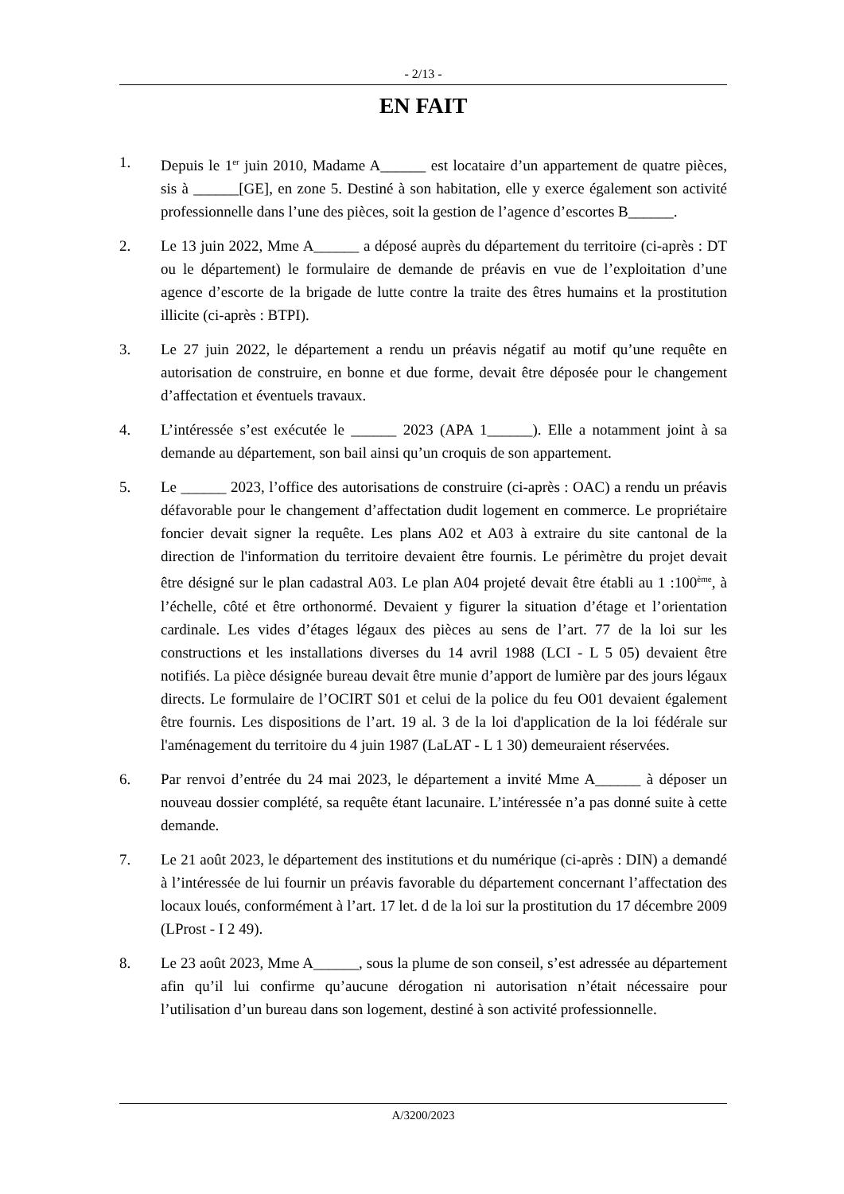- 2/13 -
EN FAIT
1. Depuis le 1<sup>er</sup> juin 2010, Madame A______ est locataire d’un appartement de quatre pièces, sis à ______[GE], en zone 5. Destiné à son habitation, elle y exerce également son activité professionnelle dans l’une des pièces, soit la gestion de l’agence d’escortes B______.
2. Le 13 juin 2022, Mme A______ a déposé auprès du département du territoire (ci-après : DT ou le département) le formulaire de demande de préavis en vue de l’exploitation d’une agence d’escorte de la brigade de lutte contre la traite des êtres humains et la prostitution illicite (ci-après : BTPI).
3. Le 27 juin 2022, le département a rendu un préavis négatif au motif qu’une requête en autorisation de construire, en bonne et due forme, devait être déposée pour le changement d’affectation et éventuels travaux.
4. L’intéressée s’est exécutée le ______ 2023 (APA 1______). Elle a notamment joint à sa demande au département, son bail ainsi qu’un croquis de son appartement.
5. Le ______ 2023, l’office des autorisations de construire (ci-après : OAC) a rendu un préavis défavorable pour le changement d’affectation dudit logement en commerce. Le propriétaire foncier devait signer la requête. Les plans A02 et A03 à extraire du site cantonal de la direction de l'information du territoire devaient être fournis. Le périmètre du projet devait être désigné sur le plan cadastral A03. Le plan A04 projeté devait être établi au 1 :100<sup>ème</sup>, à l’échelle, côté et être orthonormé. Devaient y figurer la situation d’étage et l’orientation cardinale. Les vides d’étages légaux des pièces au sens de l’art. 77 de la loi sur les constructions et les installations diverses du 14 avril 1988 (LCI - L 5 05) devaient être notifiés. La pièce désignée bureau devait être munie d’apport de lumière par des jours légaux directs. Le formulaire de l’OCIRT S01 et celui de la police du feu O01 devaient également être fournis. Les dispositions de l’art. 19 al. 3 de la loi d'application de la loi fédérale sur l'aménagement du territoire du 4 juin 1987 (LaLAT - L 1 30) demeuraient réservées.
6. Par renvoi d’entrée du 24 mai 2023, le département a invité Mme A______ à déposer un nouveau dossier complété, sa requête étant lacunaire. L’intéressée n’a pas donné suite à cette demande.
7. Le 21 août 2023, le département des institutions et du numérique (ci-après : DIN) a demandé à l’intéressée de lui fournir un préavis favorable du département concernant l’affectation des locaux loués, conformément à l’art. 17 let. d de la loi sur la prostitution du 17 décembre 2009 (LProst - I 2 49).
8. Le 23 août 2023, Mme A______, sous la plume de son conseil, s’est adressée au département afin qu’il lui confirme qu’aucune dérogation ni autorisation n’était nécessaire pour l’utilisation d’un bureau dans son logement, destiné à son activité professionnelle.
A/3200/2023